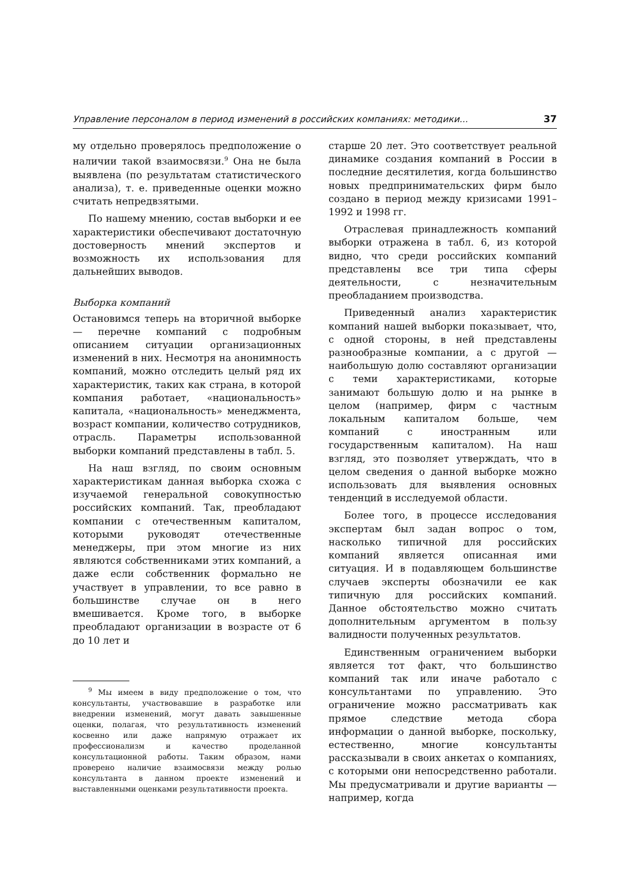Управление персоналом в период изменений в российских компаниях: методики... 37
му отдельно проверялось предположение о наличии такой взаимосвязи.<sup>9</sup> Она не была выявлена (по результатам статистического анализа), т. е. приведенные оценки можно считать непредвзятыми.
По нашему мнению, состав выборки и ее характеристики обеспечивают достаточную достоверность мнений экспертов и возможность их использования для дальнейших выводов.
Выборка компаний
Остановимся теперь на вторичной выборке — перечне компаний с подробным описанием ситуации организационных изменений в них. Несмотря на анонимность компаний, можно отследить целый ряд их характеристик, таких как страна, в которой компания работает, «национальность» капитала, «национальность» менеджмента, возраст компании, количество сотрудников, отрасль. Параметры использованной выборки компаний представлены в табл. 5.
На наш взгляд, по своим основным характеристикам данная выборка схожа с изучаемой генеральной совокупностью российских компаний. Так, преобладают компании с отечественным капиталом, которыми руководят отечественные менеджеры, при этом многие из них являются собственниками этих компаний, а даже если собственник формально не участвует в управлении, то все равно в большинстве случае он в него вмешивается. Кроме того, в выборке преобладают организации в возрасте от 6 до 10 лет и
<sup>9</sup> Мы имеем в виду предположение о том, что консультанты, участвовавшие в разработке или внедрении изменений, могут давать завышенные оценки, полагая, что результативность изменений косвенно или даже напрямую отражает их профессионализм и качество проделанной консультационной работы. Таким образом, нами проверено наличие взаимосвязи между ролью консультанта в данном проекте изменений и выставленными оценками результативности проекта.
старше 20 лет. Это соответствует реальной динамике создания компаний в России в последние десятилетия, когда большинство новых предпринимательских фирм было создано в период между кризисами 1991–1992 и 1998 гг.
Отраслевая принадлежность компаний выборки отражена в табл. 6, из которой видно, что среди российских компаний представлены все три типа сферы деятельности, с незначительным преобладанием производства.
Приведенный анализ характеристик компаний нашей выборки показывает, что, с одной стороны, в ней представлены разнообразные компании, а с другой — наибольшую долю составляют организации с теми характеристиками, которые занимают большую долю и на рынке в целом (например, фирм с частным локальным капиталом больше, чем компаний с иностранным или государственным капиталом). На наш взгляд, это позволяет утверждать, что в целом сведения о данной выборке можно использовать для выявления основных тенденций в исследуемой области.
Более того, в процессе исследования экспертам был задан вопрос о том, насколько типичной для российских компаний является описанная ими ситуация. И в подавляющем большинстве случаев эксперты обозначили ее как типичную для российских компаний. Данное обстоятельство можно считать дополнительным аргументом в пользу валидности полученных результатов.
Единственным ограничением выборки является тот факт, что большинство компаний так или иначе работало с консультантами по управлению. Это ограничение можно рассматривать как прямое следствие метода сбора информации о данной выборке, поскольку, естественно, многие консультанты рассказывали в своих анкетах о компаниях, с которыми они непосредственно работали. Мы предусматривали и другие варианты — например, когда